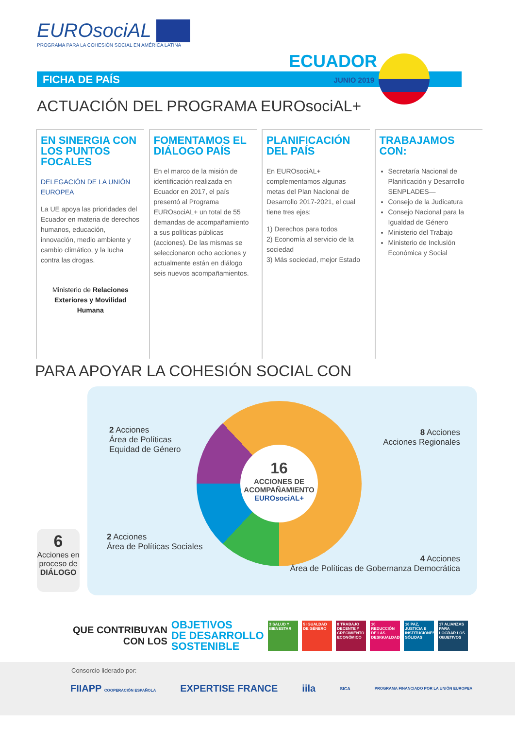EUROsociAL
PROGRAMA PARA LA COHESIÓN SOCIAL EN AMÉRICA LATINA
ECUADOR
FICHA DE PAÍS JUNIO 2019
ACTUACIÓN DEL PROGRAMA EUROsociAL+
EN SINERGIA CON LOS PUNTOS FOCALES
DELEGACIÓN DE LA UNIÓN EUROPEA
La UE apoya las prioridades del Ecuador en materia de derechos humanos, educación, innovación, medio ambiente y cambio climático, y la lucha contra las drogas.
Ministerio de Relaciones Exteriores y Movilidad Humana
FOMENTAMOS EL DIÁLOGO PAÍS
En el marco de la misión de identificación realizada en Ecuador en 2017, el país presentó al Programa EUROsociAL+ un total de 55 demandas de acompañamiento a sus políticas públicas (acciones). De las mismas se seleccionaron ocho acciones y actualmente están en diálogo seis nuevos acompañamientos.
PLANIFICACIÓN DEL PAÍS
En EUROsociAL+ complementamos algunas metas del Plan Nacional de Desarrollo 2017-2021, el cual tiene tres ejes:
1) Derechos para todos
2) Economía al servicio de la sociedad
3) Más sociedad, mejor Estado
TRABAJAMOS CON:
Secretaría Nacional de Planificación y Desarrollo —SENPLADES—
Consejo de la Judicatura
Consejo Nacional para la Igualdad de Género
Ministerio del Trabajo
Ministerio de Inclusión Económica y Social
PARA APOYAR LA COHESIÓN SOCIAL CON
16
ACCIONES DE ACOMPAÑAMIENTO
EUROsociAL+
2 Acciones
Área de Políticas
Equidad de Género
8 Acciones
Acciones Regionales
2 Acciones
Área de Políticas Sociales
4 Acciones
Área de Políticas de Gobernanza Democrática
6
Acciones en proceso de DIÁLOGO
QUE CONTRIBUYAN
CON LOS
OBJETIVOS
DE DESARROLLO
SOSTENIBLE
3 SALUD Y BIENESTAR
5 IGUALDAD DE GÉNERO
8 TRABAJO DECENTE Y CRECIMIENTO ECONÓMICO
10 REDUCCIÓN DE LAS DESIGUALDADES
16 PAZ, JUSTICIA E INSTITUCIONES SÓLIDAS
17 ALIANZAS PARA LOGRAR LOS OBJETIVOS
Consorcio liderado por:
FIIAPP COOPERACIÓN ESPAÑOLA EXPERTISE FRANCE iila SICA PROGRAMA FINANCIADO POR LA UNIÓN EUROPEA